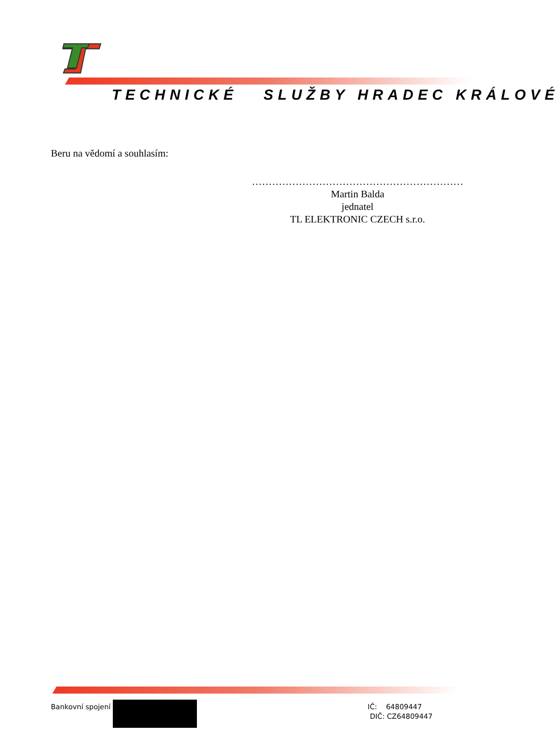TECHNICKÉ SLUŽBY HRADEC KRÁLOVÉ
Beru na vědomí a souhlasím:
………………………………………………………
Martin Balda
jednatel
TL ELEKTRONIC CZECH s.r.o.
Bankovní spojení
IČ: 64809447
DIČ: CZ64809447